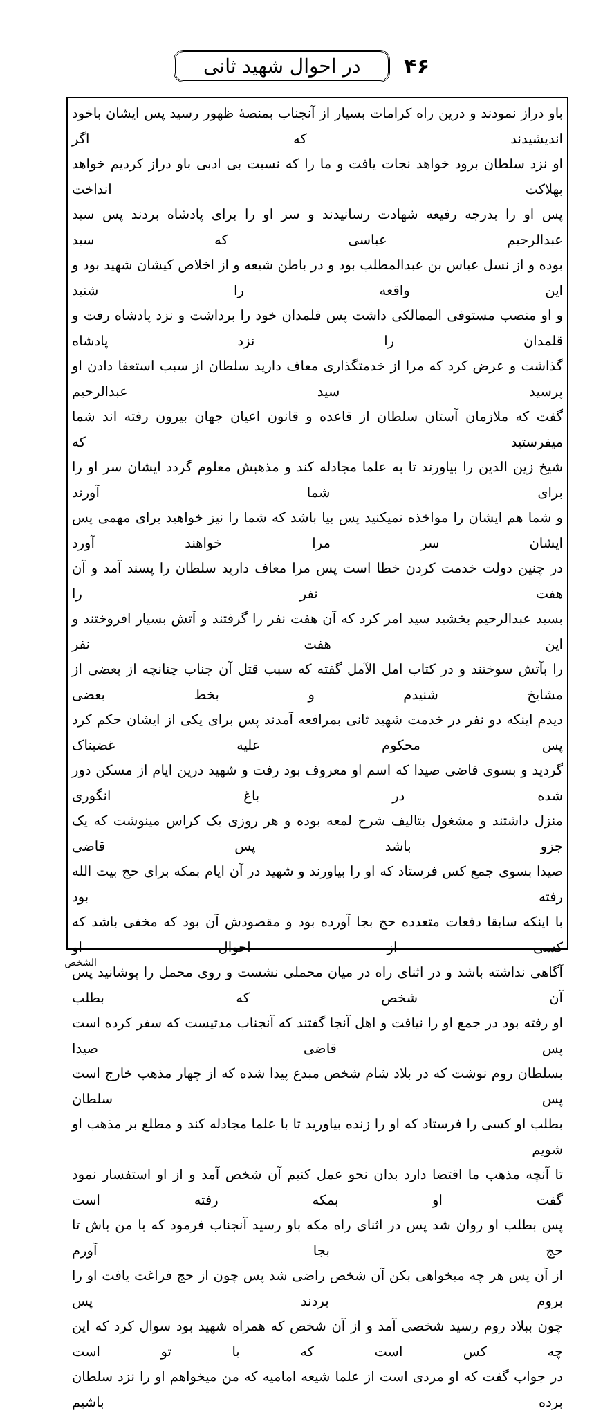۴۶ در احوال شهید ثانی
باو دراز نمودند و درین راه کرامات بسیار از آنجناب بمنصهٔ ظهور رسید پس ایشان باخود اندیشیدند که اگر
او نزد سلطان برود خواهد نجات یافت و ما را که نسبت بی ادبی باو دراز کردیم خواهد بهلاکت انداخت
پس او را بدرجه رفیعه شهادت رسانیدند و سر او را برای پادشاه بردند پس سید عبدالرحیم عباسی که سید
بوده و از نسل عباس بن عبدالمطلب بود و در باطن شیعه و از اخلاص کیشان شهید بود و این واقعه را شنید
و او منصب مستوفی الممالکی داشت پس قلمدان خود را برداشت و نزد پادشاه رفت و قلمدان را نزد پادشاه
گذاشت و عرض کرد که مرا از خدمتگذاری معاف دارید سلطان از سبب استعفا دادن او پرسید سید عبدالرحیم
گفت که ملازمان آستان سلطان از قاعده و قانون اعیان جهان بیرون رفته اند شما میفرستید که
شیخ زین الدین را بیاورند تا به علما مجادله کند و مذهبش معلوم گردد ایشان سر او را برای شما آورند
و شما هم ایشان را مواخذه نمیکنید پس بیا باشد که شما را نیز خواهید برای مهمی پس ایشان سر مرا خواهند آورد
در چنین دولت خدمت کردن خطا است پس مرا معاف دارید سلطان را پسند آمد و آن هفت نفر را
بسید عبدالرحیم بخشید سید امر کرد که آن هفت نفر را گرفتند و آتش بسیار افروختند و این هفت نفر
را بآتش سوختند و در کتاب امل الآمل گفته که سبب قتل آن جناب چنانچه از بعضی از مشایخ شنیدم و بخط بعضی
دیدم اینکه دو نفر در خدمت شهید ثانی بمرافعه آمدند پس برای یکی از ایشان حکم کرد پس محکوم علیه غضبناک
گردید و بسوی قاضی صیدا که اسم او معروف بود رفت و شهید درین ایام از مسکن دور شده در باغ انگوری
منزل داشتند و مشغول بتالیف شرح لمعه بوده و هر روزی یک کراس مینوشت که یک جزو باشد پس قاضی
صیدا بسوی جمع کس فرستاد که او را بیاورند و شهید در آن ایام بمکه برای حج بیت الله رفته بود
با اینکه سابقا دفعات متعدده حج بجا آورده بود و مقصودش آن بود که مخفی باشد که کسی از احوال او
آگاهی نداشته باشد و در اثنای راه در میان محملی نشست و روی محمل را پوشانید پس آن شخص که بطلب
او رفته بود در جمع او را نیافت و اهل آنجا گفتند که آنجناب مدتیست که سفر کرده است پس قاضی صیدا
بسلطان روم نوشت که در بلاد شام شخص مبدع پیدا شده که از چهار مذهب خارج است پس سلطان
بطلب او کسی را فرستاد که او را زنده بیاورید تا با علما مجادله کند و مطلع بر مذهب او شویم
تا آنچه مذهب ما اقتضا دارد بدان نحو عمل کنیم آن شخص آمد و از او استفسار نمود گفت او بمکه رفته است
پس بطلب او روان شد پس در اثنای راه مکه باو رسید آنجناب فرمود که با من باش تا حج بجا آورم
از آن پس هر چه میخواهی بکن آن شخص راضی شد پس چون از حج فراغت یافت او را بروم بردند پس
چون ببلاد روم رسید شخصی آمد و از آن شخص که همراه شهید بود سوال کرد که این چه کس است که با تو است
در جواب گفت که او مردی است از علما شیعه امامیه که من میخواهم او را نزد سلطان برده باشیم
الشخص